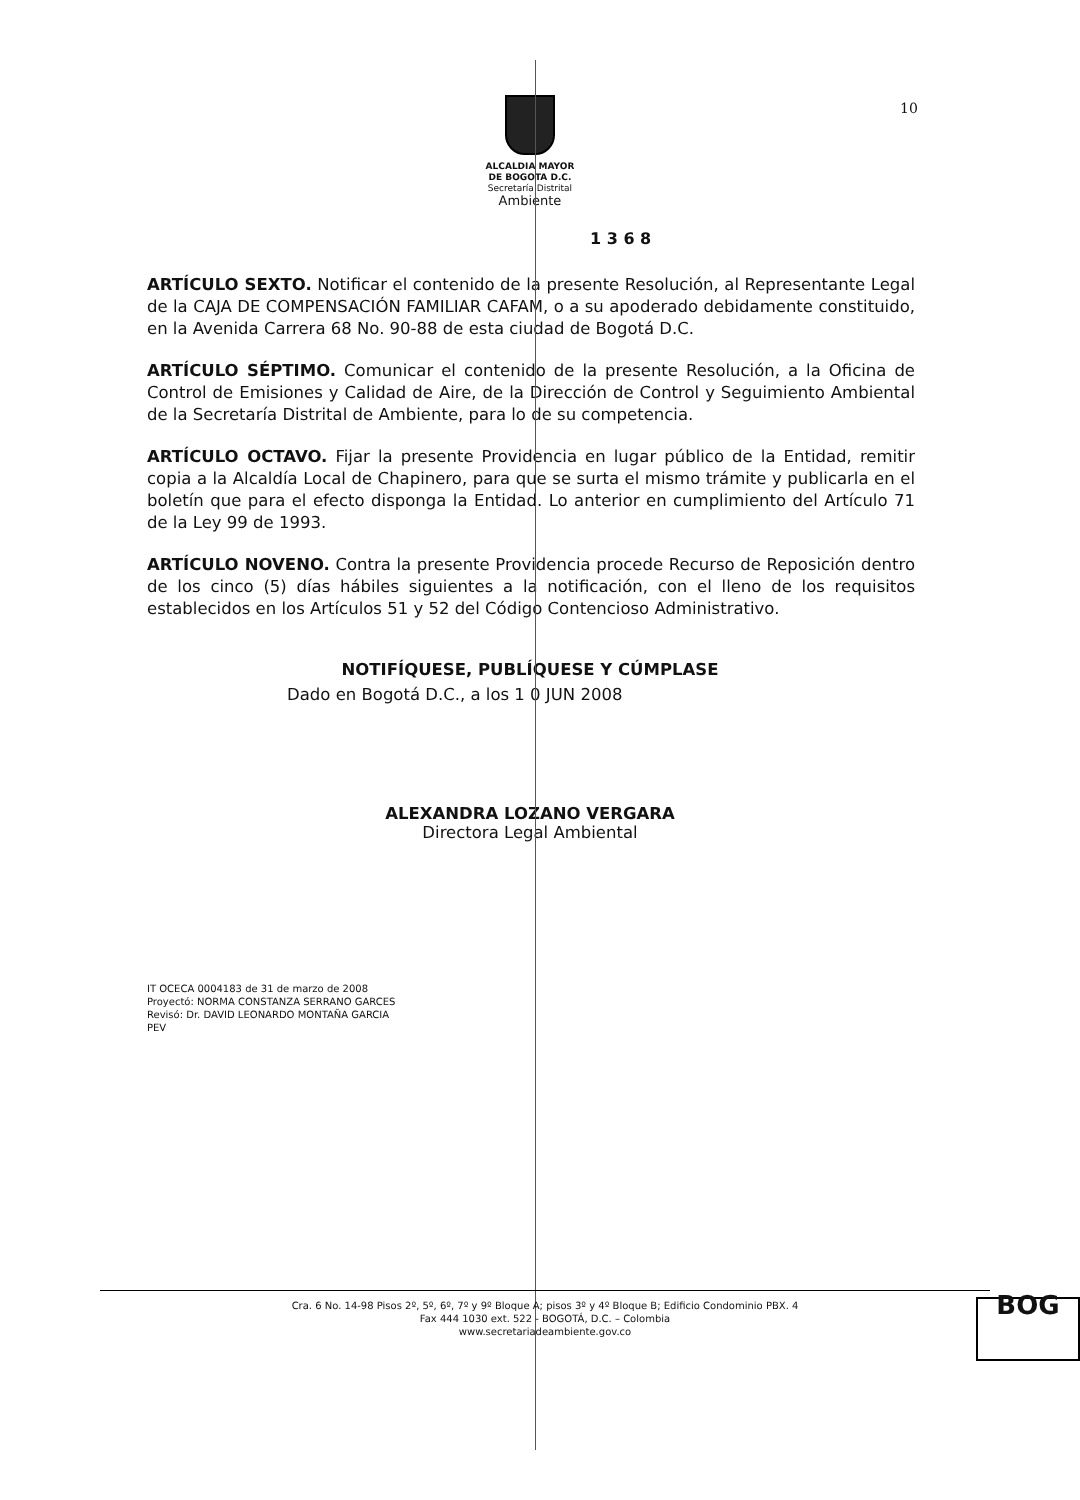10
ALCALDIA MAYOR
DE BOGOTA D.C.
Secretaría Distrital
Ambiente
1 3 6 8
ARTÍCULO SEXTO. Notificar el contenido de la presente Resolución, al Representante Legal de la CAJA DE COMPENSACIÓN FAMILIAR CAFAM, o a su apoderado debidamente constituido, en la Avenida Carrera 68 No. 90-88 de esta ciudad de Bogotá D.C.
ARTÍCULO SÉPTIMO. Comunicar el contenido de la presente Resolución, a la Oficina de Control de Emisiones y Calidad de Aire, de la Dirección de Control y Seguimiento Ambiental de la Secretaría Distrital de Ambiente, para lo de su competencia.
ARTÍCULO OCTAVO. Fijar la presente Providencia en lugar público de la Entidad, remitir copia a la Alcaldía Local de Chapinero, para que se surta el mismo trámite y publicarla en el boletín que para el efecto disponga la Entidad. Lo anterior en cumplimiento del Artículo 71 de la Ley 99 de 1993.
ARTÍCULO NOVENO. Contra la presente Providencia procede Recurso de Reposición dentro de los cinco (5) días hábiles siguientes a la notificación, con el lleno de los requisitos establecidos en los Artículos 51 y 52 del Código Contencioso Administrativo.
NOTIFÍQUESE, PUBLÍQUESE Y CÚMPLASE
Dado en Bogotá D.C., a los 1 0 JUN 2008
ALEXANDRA LOZANO VERGARA
Directora Legal Ambiental
IT OCECA 0004183 de 31 de marzo de 2008
Proyectó: NORMA CONSTANZA SERRANO GARCES
Revisó: Dr. DAVID LEONARDO MONTAÑA GARCIA
PEV
Cra. 6 No. 14-98 Pisos 2º, 5º, 6º, 7º y 9º Bloque A; pisos 3º y 4º Bloque B; Edificio Condominio PBX. 4
Fax 444 1030 ext. 522 - BOGOTÁ, D.C. – Colombia
www.secretariadeambiente.gov.co
BOG